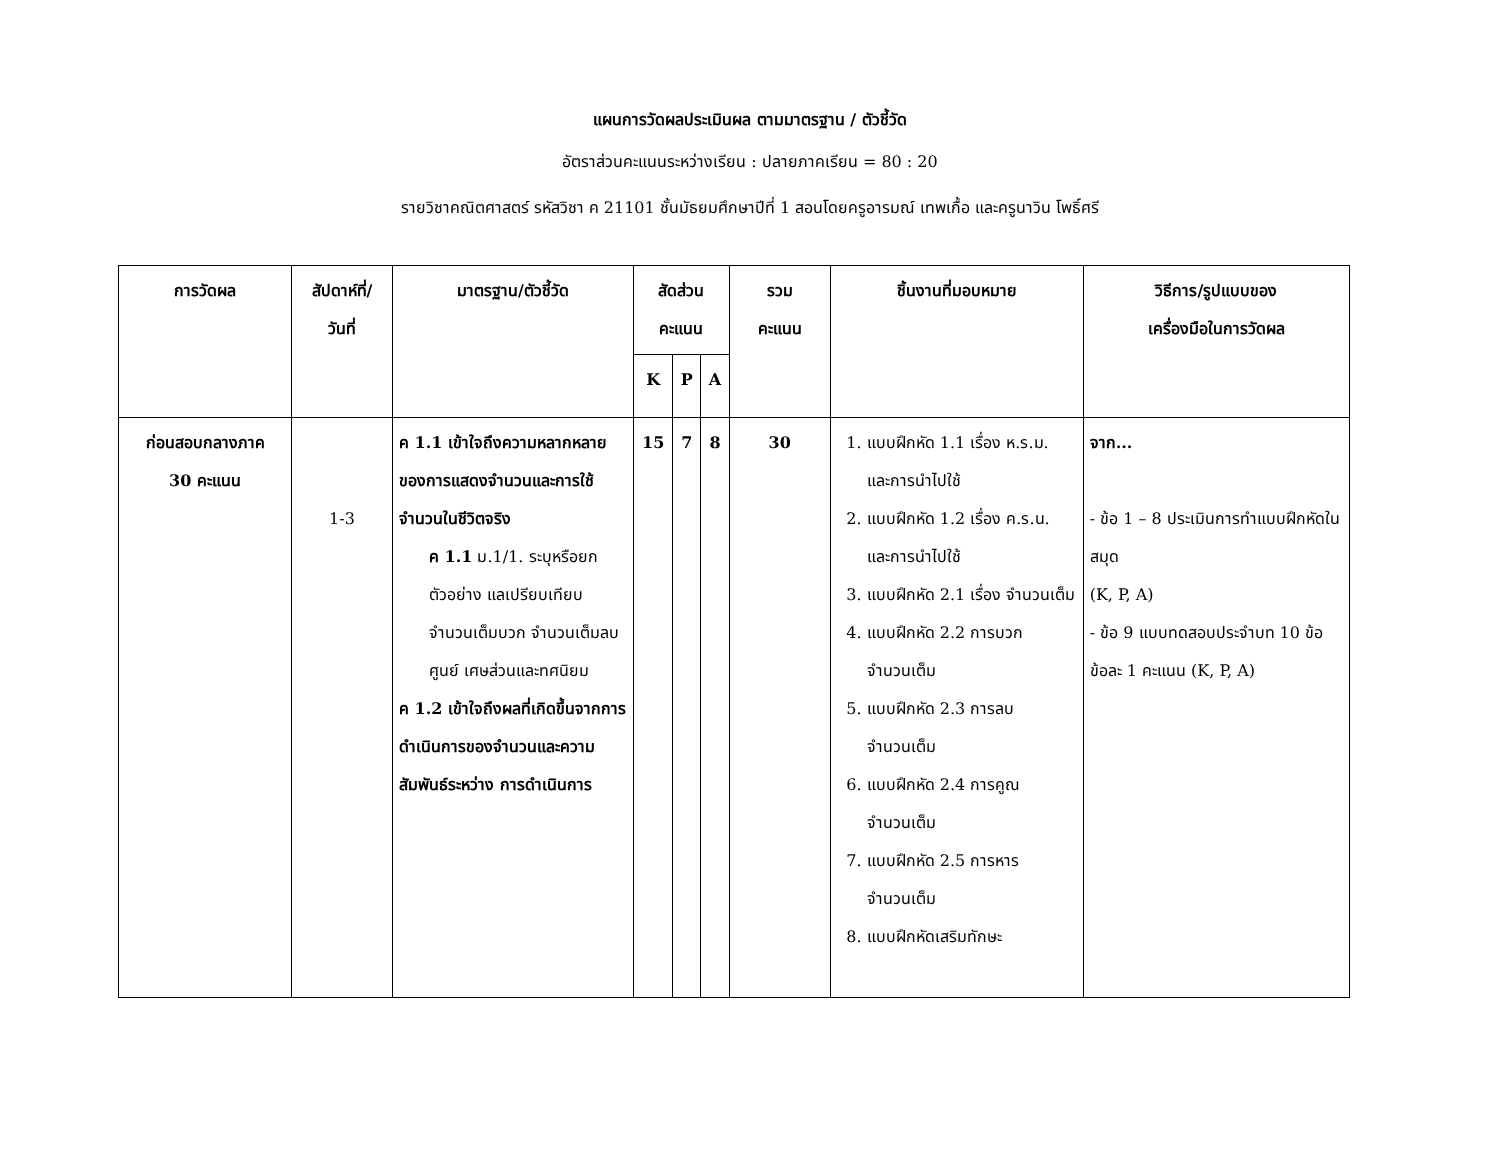แผนการวัดผลประเมินผล ตามมาตรฐาน / ตัวชี้วัด
อัตราส่วนคะแนนระหว่างเรียน : ปลายภาคเรียน = 80 : 20
รายวิชาคณิตศาสตร์ รหัสวิชา ค 21101 ชั้นมัธยมศึกษาปีที่ 1 สอนโดยครูอารมณ์ เทพเกื้อ และครูนาวิน โพธิ์ศรี
| การวัดผล | สัปดาห์ที่/ วันที่ | มาตรฐาน/ตัวชี้วัด | สัดส่วนคะแนน | | | รวม คะแนน | ชิ้นงานที่มอบหมาย | วิธีการ/รูปแบบของ เครื่องมือในการวัดผล |
| --- | --- | --- | --- | --- | --- | --- | --- | --- |
| | | | K | P | A | | | |
| ก่อนสอบกลางภาค 30 คะแนน | 1-3 | ค 1.1 เข้าใจถึงความหลากหลายของการแสดงจำนวนและการใช้จำนวนในชีวิตจริง ค 1.1 ม.1/1. ระบุหรือยกตัวอย่าง แลเปรียบเทียบ จำนวนเต็มบวก จำนวนเต็มลบ ศูนย์ เศษส่วนและทศนิยม ค 1.2 เข้าใจถึงผลที่เกิดขึ้นจากการดำเนินการของจำนวนและความสัมพันธ์ระหว่าง การดำเนินการ | 15 | 7 | 8 | 30 | 1. แบบฝึกหัด 1.1 เรื่อง ห.ร.ม. และการนำไปใช้ 2. แบบฝึกหัด 1.2 เรื่อง ค.ร.น. และการนำไปใช้ 3. แบบฝึกหัด 2.1 เรื่อง จำนวนเต็ม 4. แบบฝึกหัด 2.2 การบวก จำนวนเต็ม 5. แบบฝึกหัด 2.3 การลบ จำนวนเต็ม 6. แบบฝึกหัด 2.4 การคูณ จำนวนเต็ม 7. แบบฝึกหัด 2.5 การหาร จำนวนเต็ม 8. แบบฝึกหัดเสริมทักษะ | จาก... - ข้อ 1 – 8 ประเมินการทำแบบฝึกหัดในสมุด (K, P, A) - ข้อ 9 แบบทดสอบประจำบท 10 ข้อ ข้อละ 1 คะแนน (K, P, A) |